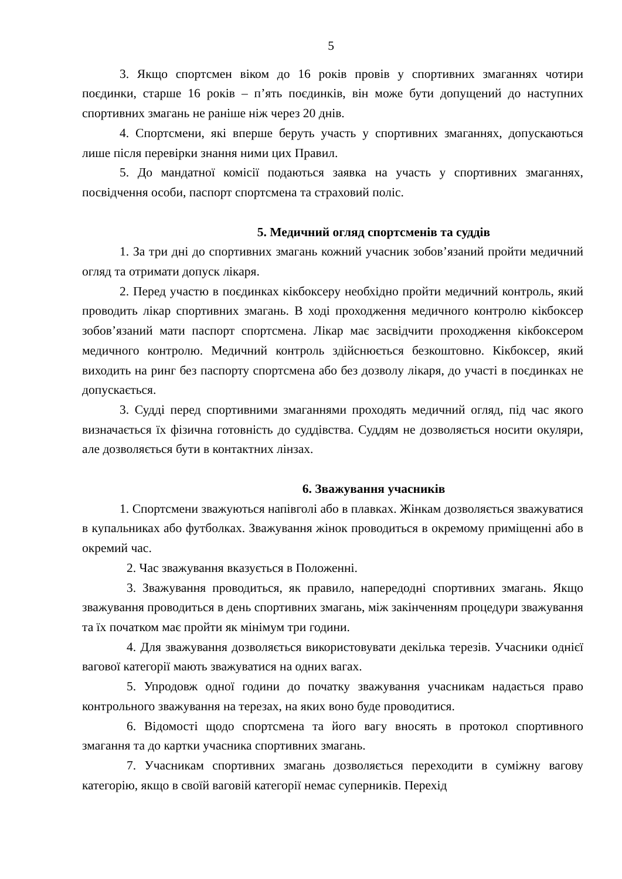5
3. Якщо спортсмен віком до 16 років провів у спортивних змаганнях чотири поєдинки, старше 16 років – п’ять поєдинків, він може бути допущений до наступних спортивних змагань не раніше ніж через 20 днів.
4. Спортсмени, які вперше беруть участь у спортивних змаганнях, допускаються лише після перевірки знання ними цих Правил.
5. До мандатної комісії подаються заявка на участь у спортивних змаганнях, посвідчення особи, паспорт спортсмена та страховий поліс.
5. Медичний огляд спортсменів та суддів
1. За три дні до спортивних змагань кожний учасник зобов’язаний пройти медичний огляд та отримати допуск лікаря.
2. Перед участю в поєдинках кікбоксеру необхідно пройти медичний контроль, який проводить лікар спортивних змагань. В ході проходження медичного контролю кікбоксер зобов’язаний мати паспорт спортсмена. Лікар має засвідчити проходження кікбоксером медичного контролю. Медичний контроль здійснюється безкоштовно. Кікбоксер, який виходить на ринг без паспорту спортсмена або без дозволу лікаря, до участі в поєдинках не допускається.
3. Судді перед спортивними змаганнями проходять медичний огляд, під час якого визначається їх фізична готовність до суддівства. Суддям не дозволяється носити окуляри, але дозволяється бути в контактних лінзах.
6. Зважування учасників
1. Спортсмени зважуються напівголі або в плавках. Жінкам дозволяється зважуватися в купальниках або футболках. Зважування жінок проводиться в окремому приміщенні або в окремий час.
2. Час зважування вказується в Положенні.
3. Зважування проводиться, як правило, напередодні спортивних змагань. Якщо зважування проводиться в день спортивних змагань, між закінченням процедури зважування та їх початком має пройти як мінімум три години.
4. Для зважування дозволяється використовувати декілька терезів. Учасники однієї вагової категорії мають зважуватися на одних вагах.
5. Упродовж одної години до початку зважування учасникам надається право контрольного зважування на терезах, на яких воно буде проводитися.
6. Відомості щодо спортсмена та його вагу вносять в протокол спортивного змагання та до картки учасника спортивних змагань.
7. Учасникам спортивних змагань дозволяється переходити в суміжну вагову категорію, якщо в своїй ваговій категорії немає суперників. Перехід